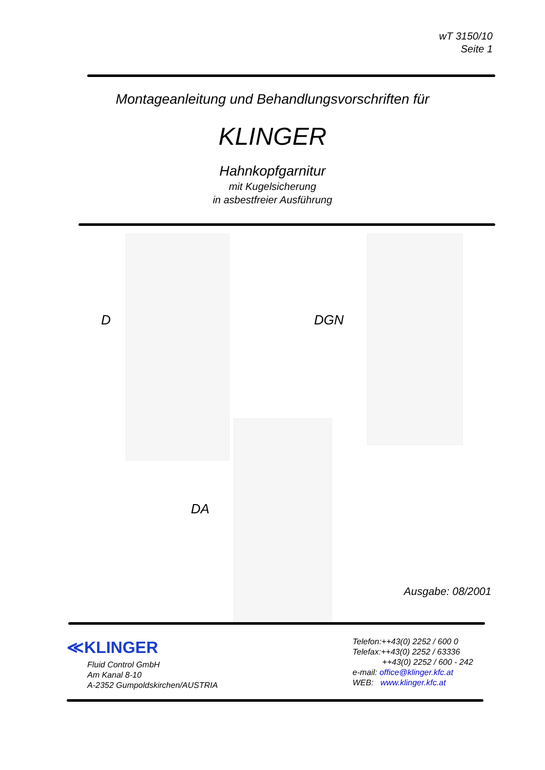wT 3150/10
Seite 1
Montageanleitung und Behandlungsvorschriften für
KLINGER
Hahnkopfgarnitur
mit Kugelsicherung
in asbestfreier Ausführung
D DGN
DA
Ausgabe: 08/2001
≪KLINGER
Fluid Control GmbH
Am Kanal 8-10
A-2352 Gumpoldskirchen/AUSTRIA
Telefon:++43(0) 2252 / 600 0
Telefax:++43(0) 2252 / 63336
++43(0) 2252 / 600 - 242
e-mail: office@klinger.kfc.at
WEB: www.klinger.kfc.at